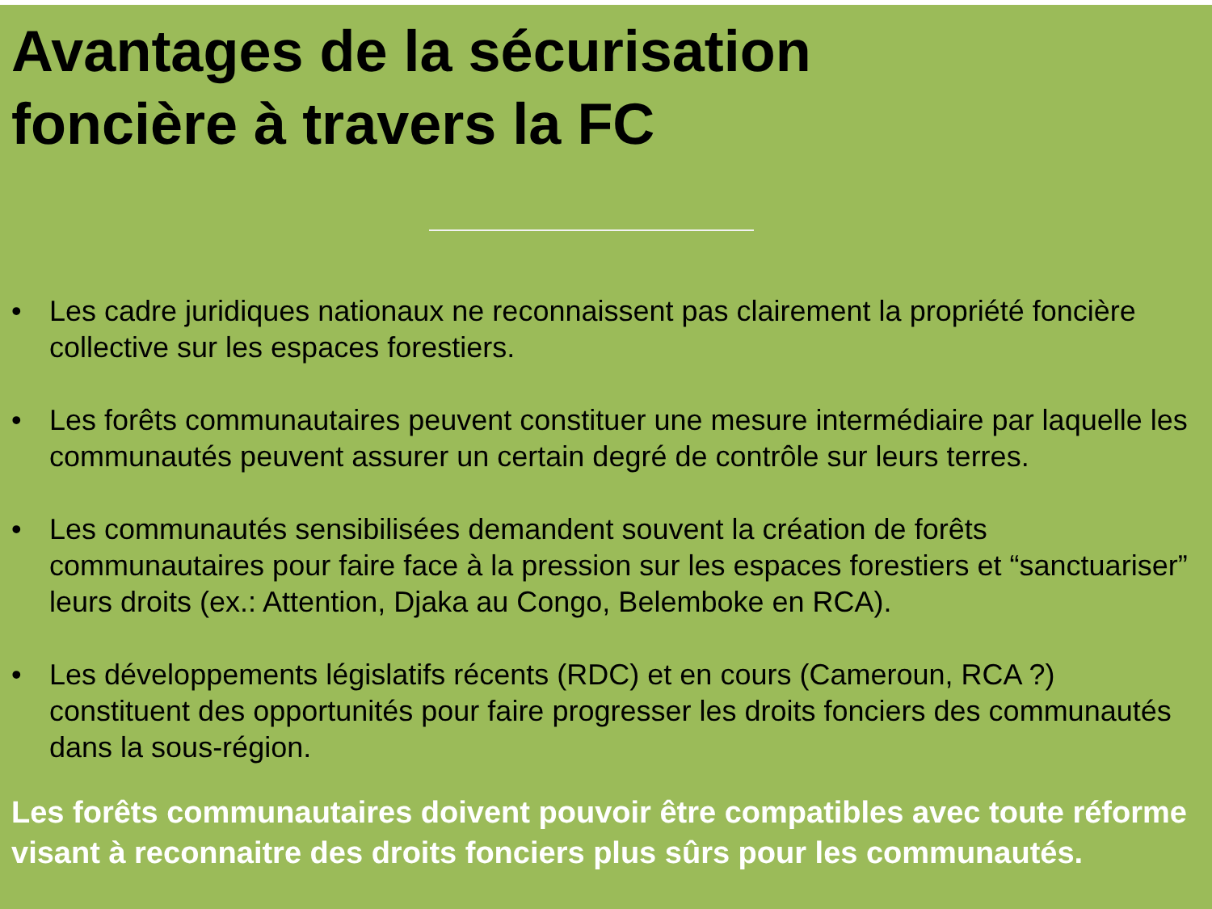Avantages de la sécurisation
foncière à travers la FC
• Les cadre juridiques nationaux ne reconnaissent pas clairement la propriété foncière collective sur les espaces forestiers.
• Les forêts communautaires peuvent constituer une mesure intermédiaire par laquelle les communautés peuvent assurer un certain degré de contrôle sur leurs terres.
• Les communautés sensibilisées demandent souvent la création de forêts communautaires pour faire face à la pression sur les espaces forestiers et “sanctuariser” leurs droits (ex.: Attention, Djaka au Congo, Belemboke en RCA).
• Les développements législatifs récents (RDC) et en cours (Cameroun, RCA ?) constituent des opportunités pour faire progresser les droits fonciers des communautés dans la sous-région.
Les forêts communautaires doivent pouvoir être compatibles avec toute réforme visant à reconnaitre des droits fonciers plus sûrs pour les communautés.